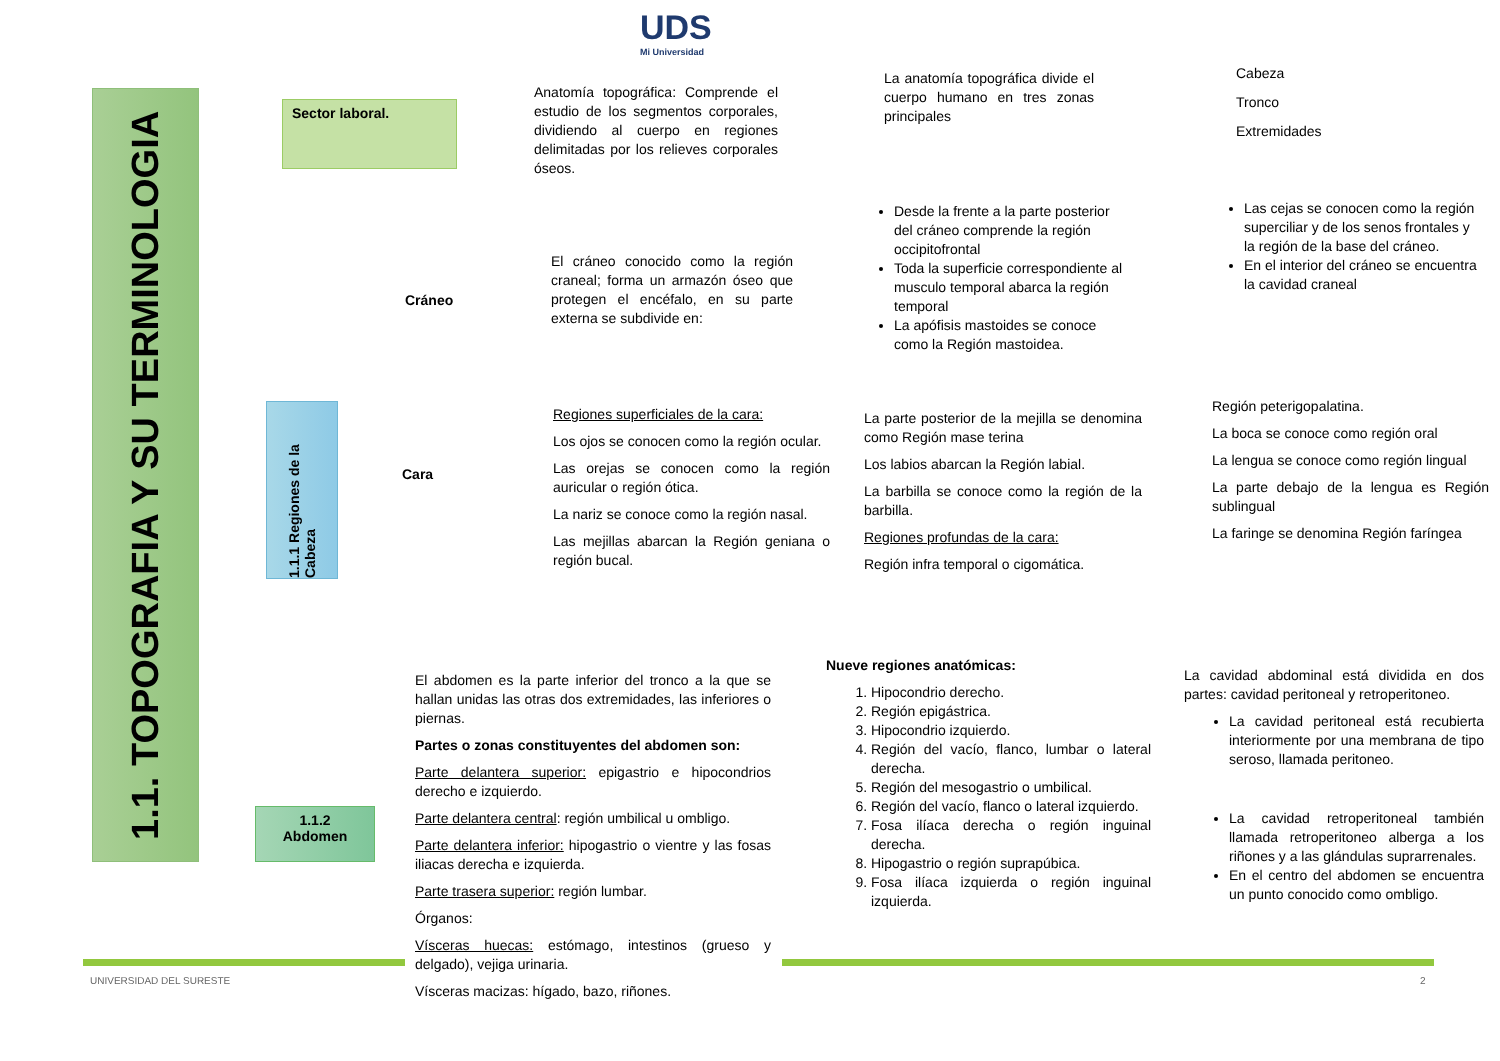1.1. TOPOGRAFIA Y SU TERMINOLOGIA
UDS
Mi Universidad
Sector laboral.
Anatomía topográfica: Comprende el estudio de los segmentos corporales, dividiendo al cuerpo en regiones delimitadas por los relieves corporales óseos.
La anatomía topográfica divide el cuerpo humano en tres zonas principales
Cabeza
Tronco
Extremidades
1.1.1 Regiones de la Cabeza
Cráneo
Cara
El cráneo conocido como la región craneal; forma un armazón óseo que protegen el encéfalo, en su parte externa se subdivide en:
Desde la frente a la parte posterior del cráneo comprende la región occipitofrontal
Toda la superficie correspondiente al musculo temporal abarca la región temporal
La apófisis mastoides se conoce como la Región mastoidea.
Las cejas se conocen como la región superciliar y de los senos frontales y la región de la base del cráneo.
En el interior del cráneo se encuentra la cavidad craneal
Regiones superficiales de la cara:
Los ojos se conocen como la región ocular.
Las orejas se conocen como la región auricular o región ótica.
La nariz se conoce como la región nasal.
Las mejillas abarcan la Región geniana o región bucal.
La parte posterior de la mejilla se denomina como Región mase terina
Los labios abarcan la Región labial.
La barbilla se conoce como la región de la barbilla.
Regiones profundas de la cara:
Región infra temporal o cigomática.
Región peterigopalatina.
La boca se conoce como región oral
La lengua se conoce como región lingual
La parte debajo de la lengua es Región sublingual
La faringe se denomina Región faríngea
1.1.2
Abdomen
El abdomen es la parte inferior del tronco a la que se hallan unidas las otras dos extremidades, las inferiores o piernas.
Partes o zonas constituyentes del abdomen son:
Parte delantera superior: epigastrio e hipocondrios derecho e izquierdo.
Parte delantera central: región umbilical u ombligo.
Parte delantera inferior: hipogastrio o vientre y las fosas iliacas derecha e izquierda.
Parte trasera superior: región lumbar.
Órganos:
Vísceras huecas: estómago, intestinos (grueso y delgado), vejiga urinaria.
Vísceras macizas: hígado, bazo, riñones.
Nueve regiones anatómicas:
1. Hipocondrio derecho.
2. Región epigástrica.
3. Hipocondrio izquierdo.
4. Región del vacío, flanco, lumbar o lateral derecha.
5. Región del mesogastrio o umbilical.
6. Región del vacío, flanco o lateral izquierdo.
7. Fosa ilíaca derecha o región inguinal derecha.
8. Hipogastrio o región suprapúbica.
9. Fosa ilíaca izquierda o región inguinal izquierda.
La cavidad abdominal está dividida en dos partes: cavidad peritoneal y retroperitoneo.
La cavidad peritoneal está recubierta interiormente por una membrana de tipo seroso, llamada peritoneo.
La cavidad retroperitoneal también llamada retroperitoneo alberga a los riñones y a las glándulas suprarrenales.
En el centro del abdomen se encuentra un punto conocido como ombligo.
UNIVERSIDAD DEL SURESTE 2